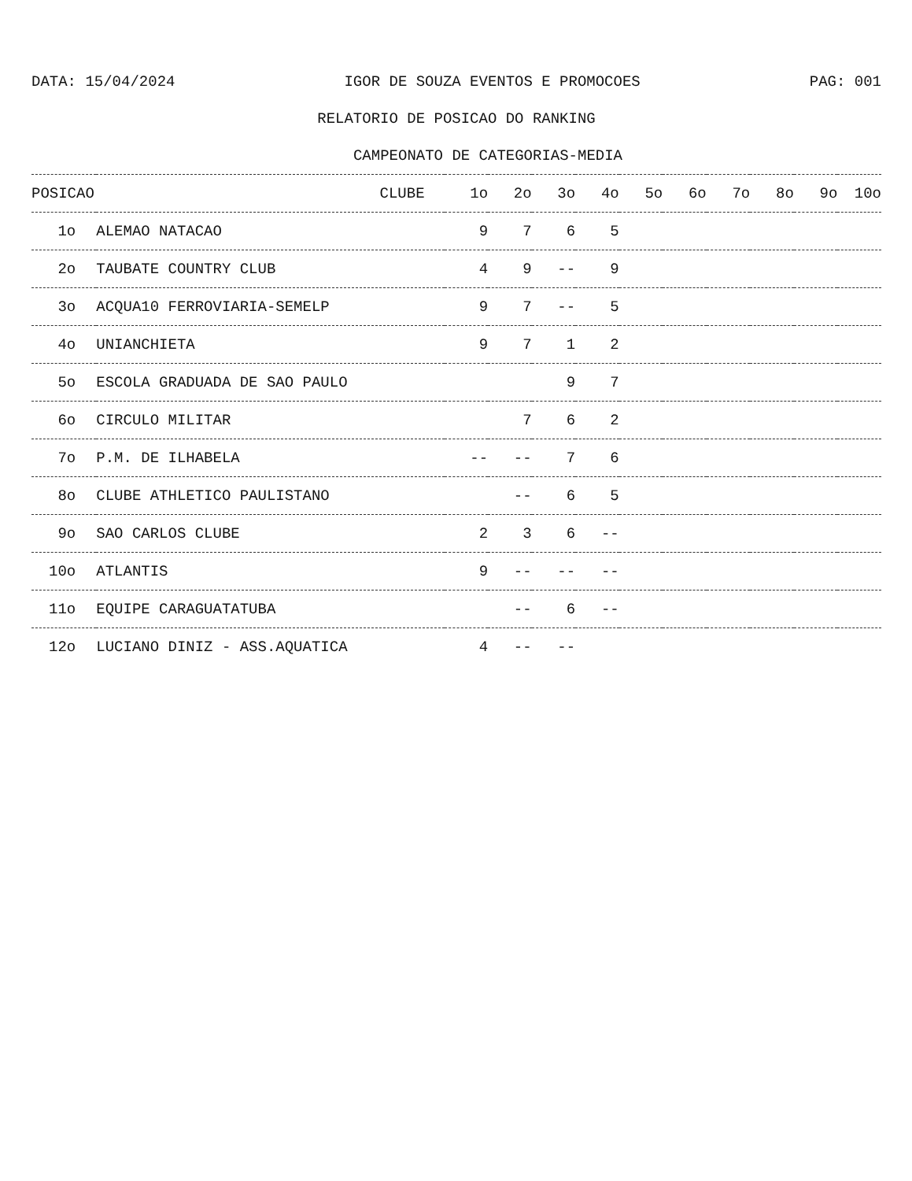DATA: 15/04/2024 IGOR DE SOUZA EVENTOS E PROMOCOES PAG: 001
RELATORIO DE POSICAO DO RANKING
CAMPEONATO DE CATEGORIAS-MEDIA
| POSICAO | CLUBE | 1o | 2o | 3o | 4o | 5o | 6o | 7o | 8o | 9o | 10o |
| --- | --- | --- | --- | --- | --- | --- | --- | --- | --- | --- | --- |
| 1o | ALEMAO NATACAO | 9 | 7 | 6 | 5 | | | | | | |
| 2o | TAUBATE COUNTRY CLUB | 4 | 9 | -- | 9 | | | | | | |
| 3o | ACQUA10 FERROVIARIA-SEMELP | 9 | 7 | -- | 5 | | | | | | |
| 4o | UNIANCHIETA | 9 | 7 | 1 | 2 | | | | | | |
| 5o | ESCOLA GRADUADA DE SAO PAULO | | | 9 | 7 | | | | | | |
| 6o | CIRCULO MILITAR | | 7 | 6 | 2 | | | | | | |
| 7o | P.M. DE ILHABELA | -- | -- | 7 | 6 | | | | | | |
| 8o | CLUBE ATHLETICO PAULISTANO | | -- | 6 | 5 | | | | | | |
| 9o | SAO CARLOS CLUBE | 2 | 3 | 6 | -- | | | | | | |
| 10o | ATLANTIS | 9 | -- | -- | -- | | | | | | |
| 11o | EQUIPE CARAGUATATUBA | | -- | 6 | -- | | | | | | |
| 12o | LUCIANO DINIZ - ASS.AQUATICA | 4 | -- | -- | | | | | | | |